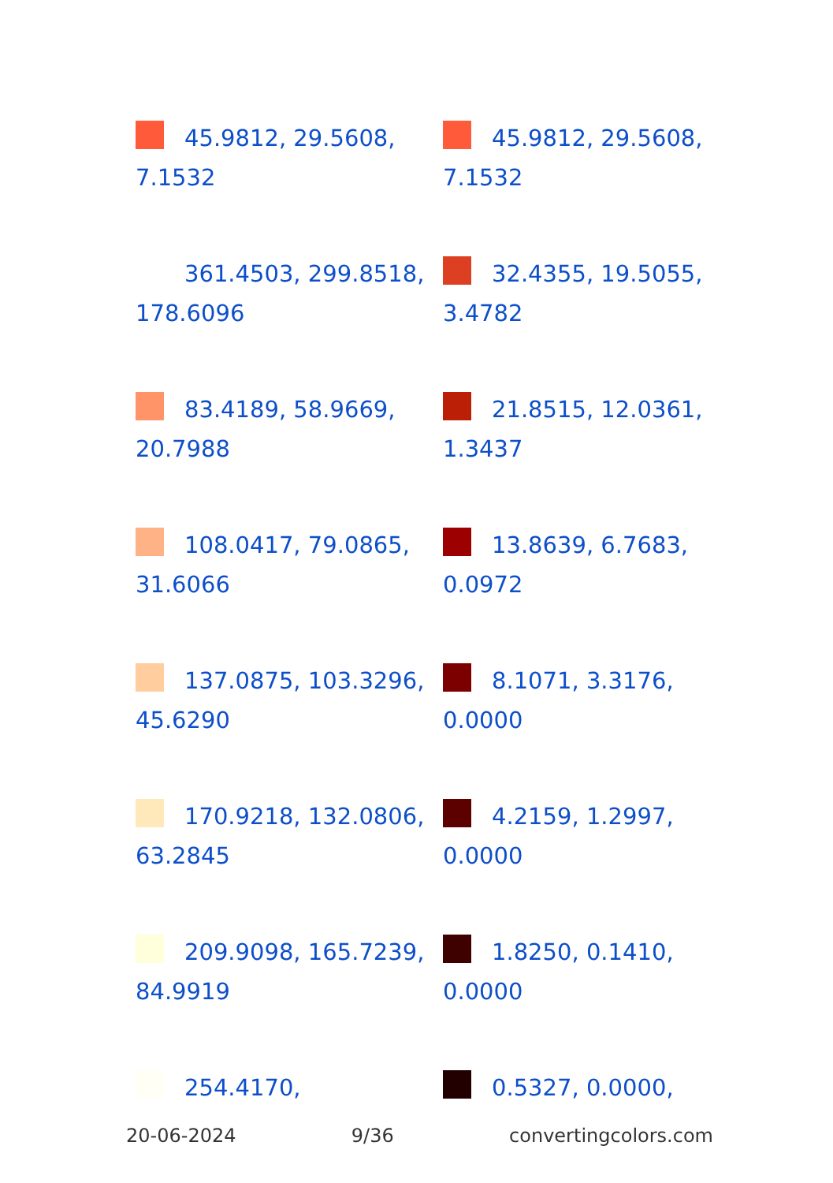45.9812, 29.5608, 7.1532
45.9812, 29.5608, 7.1532
361.4503, 299.8518, 178.6096
32.4355, 19.5055, 3.4782
83.4189, 58.9669, 20.7988
21.8515, 12.0361, 1.3437
108.0417, 79.0865, 31.6066
13.8639, 6.7683, 0.0972
137.0875, 103.3296, 45.6290
8.1071, 3.3176, 0.0000
170.9218, 132.0806, 63.2845
4.2159, 1.2997, 0.0000
209.9098, 165.7239, 84.9919
1.8250, 0.1410, 0.0000
254.4170,
0.5327, 0.0000,
20-06-2024 9/36 convertingcolors.com